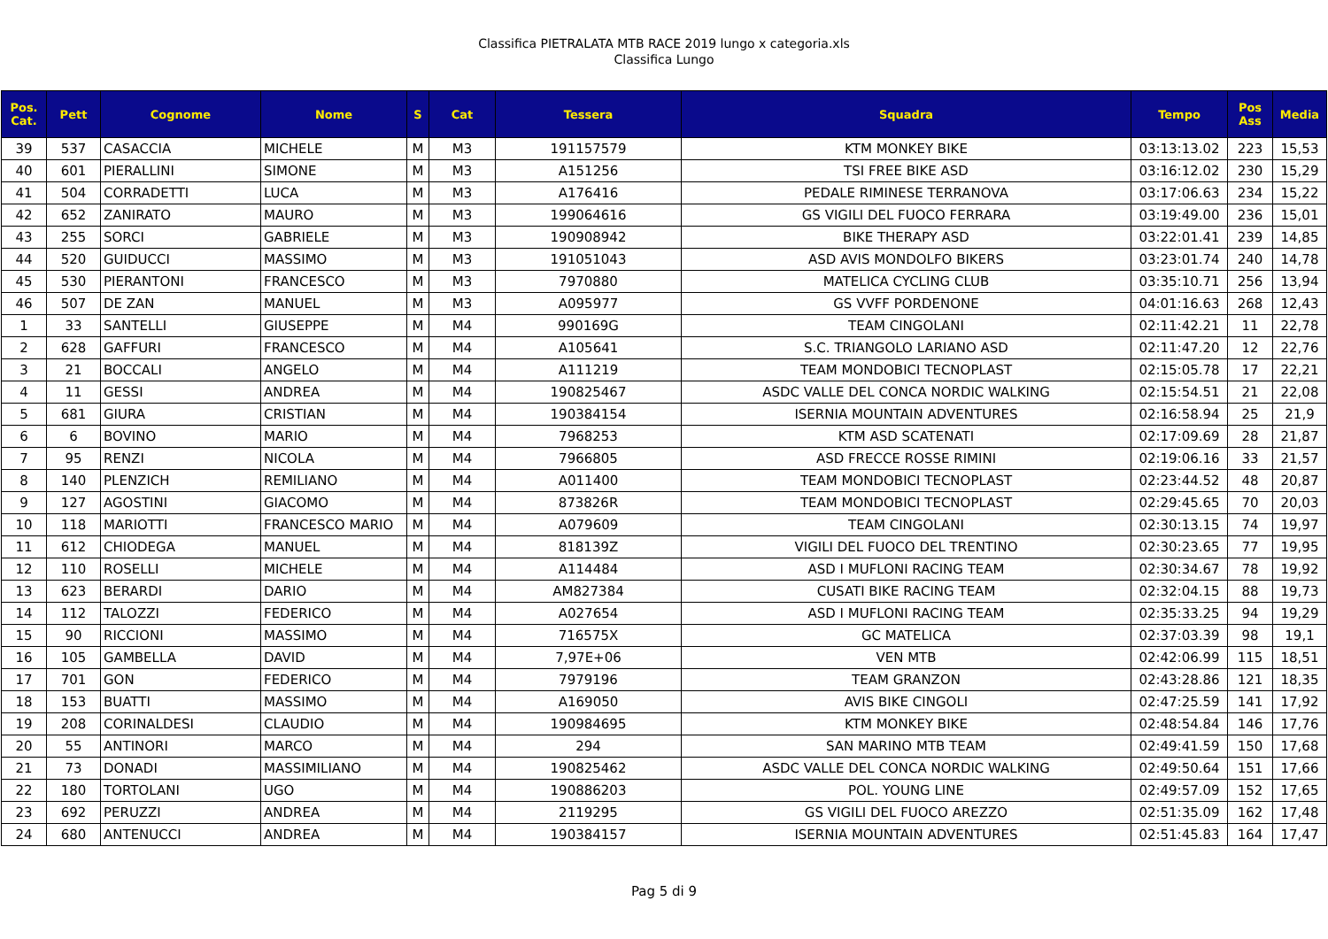Classifica PIETRALATA MTB RACE 2019 lungo x categoria.xls
Classifica Lungo
| Pos. Cat. | Pett | Cognome | Nome | S | Cat | Tessera | Squadra | Tempo | Pos Ass | Media |
| --- | --- | --- | --- | --- | --- | --- | --- | --- | --- | --- |
| 39 | 537 | CASACCIA | MICHELE | M | M3 | 191157579 | KTM MONKEY BIKE | 03:13:13.02 | 223 | 15,53 |
| 40 | 601 | PIERALLINI | SIMONE | M | M3 | A151256 | TSI FREE BIKE ASD | 03:16:12.02 | 230 | 15,29 |
| 41 | 504 | CORRADETTI | LUCA | M | M3 | A176416 | PEDALE RIMINESE TERRANOVA | 03:17:06.63 | 234 | 15,22 |
| 42 | 652 | ZANIRATO | MAURO | M | M3 | 199064616 | GS VIGILI DEL FUOCO FERRARA | 03:19:49.00 | 236 | 15,01 |
| 43 | 255 | SORCI | GABRIELE | M | M3 | 190908942 | BIKE THERAPY ASD | 03:22:01.41 | 239 | 14,85 |
| 44 | 520 | GUIDUCCI | MASSIMO | M | M3 | 191051043 | ASD AVIS MONDOLFO BIKERS | 03:23:01.74 | 240 | 14,78 |
| 45 | 530 | PIERANTONI | FRANCESCO | M | M3 | 7970880 | MATELICA CYCLING CLUB | 03:35:10.71 | 256 | 13,94 |
| 46 | 507 | DE ZAN | MANUEL | M | M3 | A095977 | GS VVFF PORDENONE | 04:01:16.63 | 268 | 12,43 |
| 1 | 33 | SANTELLI | GIUSEPPE | M | M4 | 990169G | TEAM CINGOLANI | 02:11:42.21 | 11 | 22,78 |
| 2 | 628 | GAFFURI | FRANCESCO | M | M4 | A105641 | S.C. TRIANGOLO LARIANO ASD | 02:11:47.20 | 12 | 22,76 |
| 3 | 21 | BOCCALI | ANGELO | M | M4 | A111219 | TEAM MONDOBICI TECNOPLAST | 02:15:05.78 | 17 | 22,21 |
| 4 | 11 | GESSI | ANDREA | M | M4 | 190825467 | ASDC VALLE DEL CONCA NORDIC WALKING | 02:15:54.51 | 21 | 22,08 |
| 5 | 681 | GIURA | CRISTIAN | M | M4 | 190384154 | ISERNIA MOUNTAIN ADVENTURES | 02:16:58.94 | 25 | 21,9 |
| 6 | 6 | BOVINO | MARIO | M | M4 | 7968253 | KTM ASD SCATENATI | 02:17:09.69 | 28 | 21,87 |
| 7 | 95 | RENZI | NICOLA | M | M4 | 7966805 | ASD FRECCE ROSSE RIMINI | 02:19:06.16 | 33 | 21,57 |
| 8 | 140 | PLENZICH | REMILIANO | M | M4 | A011400 | TEAM MONDOBICI TECNOPLAST | 02:23:44.52 | 48 | 20,87 |
| 9 | 127 | AGOSTINI | GIACOMO | M | M4 | 873826R | TEAM MONDOBICI TECNOPLAST | 02:29:45.65 | 70 | 20,03 |
| 10 | 118 | MARIOTTI | FRANCESCO MARIO | M | M4 | A079609 | TEAM CINGOLANI | 02:30:13.15 | 74 | 19,97 |
| 11 | 612 | CHIODEGA | MANUEL | M | M4 | 818139Z | VIGILI DEL FUOCO DEL TRENTINO | 02:30:23.65 | 77 | 19,95 |
| 12 | 110 | ROSELLI | MICHELE | M | M4 | A114484 | ASD I MUFLONI RACING TEAM | 02:30:34.67 | 78 | 19,92 |
| 13 | 623 | BERARDI | DARIO | M | M4 | AM827384 | CUSATI BIKE RACING TEAM | 02:32:04.15 | 88 | 19,73 |
| 14 | 112 | TALOZZI | FEDERICO | M | M4 | A027654 | ASD I MUFLONI RACING TEAM | 02:35:33.25 | 94 | 19,29 |
| 15 | 90 | RICCIONI | MASSIMO | M | M4 | 716575X | GC MATELICA | 02:37:03.39 | 98 | 19,1 |
| 16 | 105 | GAMBELLA | DAVID | M | M4 | 7,97E+06 | VEN MTB | 02:42:06.99 | 115 | 18,51 |
| 17 | 701 | GON | FEDERICO | M | M4 | 7979196 | TEAM GRANZON | 02:43:28.86 | 121 | 18,35 |
| 18 | 153 | BUATTI | MASSIMO | M | M4 | A169050 | AVIS BIKE CINGOLI | 02:47:25.59 | 141 | 17,92 |
| 19 | 208 | CORINALDESI | CLAUDIO | M | M4 | 190984695 | KTM MONKEY BIKE | 02:48:54.84 | 146 | 17,76 |
| 20 | 55 | ANTINORI | MARCO | M | M4 | 294 | SAN MARINO MTB TEAM | 02:49:41.59 | 150 | 17,68 |
| 21 | 73 | DONADI | MASSIMILIANO | M | M4 | 190825462 | ASDC VALLE DEL CONCA NORDIC WALKING | 02:49:50.64 | 151 | 17,66 |
| 22 | 180 | TORTOLANI | UGO | M | M4 | 190886203 | POL. YOUNG LINE | 02:49:57.09 | 152 | 17,65 |
| 23 | 692 | PERUZZI | ANDREA | M | M4 | 2119295 | GS VIGILI DEL FUOCO AREZZO | 02:51:35.09 | 162 | 17,48 |
| 24 | 680 | ANTENUCCI | ANDREA | M | M4 | 190384157 | ISERNIA MOUNTAIN ADVENTURES | 02:51:45.83 | 164 | 17,47 |
Pag 5 di 9